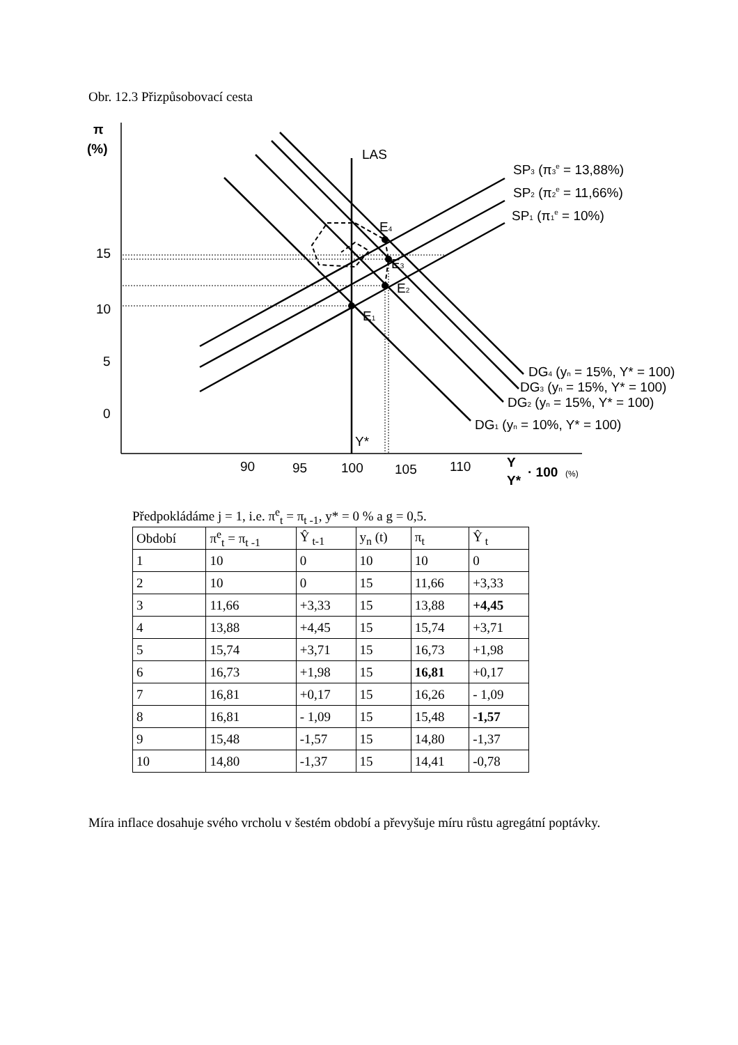Obr. 12.3 Přizpůsobovací cesta
π
(%)
15
10
5
0
90
95
100
105
110
Y
Y*
· 100
(%)
LAS
Y*
E1
E2
E3
E4
SP3 (π3e = 13,88%)
SP2 (π2e = 11,66%)
SP1 (π1e = 10%)
DG4 (yn = 15%, Y* = 100)
DG3 (yn = 15%, Y* = 100)
DG2 (yn = 15%, Y* = 100)
DG1 (yn = 10%, Y* = 100)
Předpokládáme j = 1, i.e. π<sup>e</sup><sub>t</sub> = π<sub>t -1</sub>, y* = 0 % a g = 0,5.
| Období | π<sup>e</sup><sub>t</sub> = π<sub>t -1</sub> | Ŷ<sub>t-1</sub> | y<sub>n</sub> (t) | π<sub>t</sub> | Ŷ<sub>t</sub> |
| 1 | 10 | 0 | 10 | 10 | 0 |
| 2 | 10 | 0 | 15 | 11,66 | +3,33 |
| 3 | 11,66 | +3,33 | 15 | 13,88 | +4,45 |
| 4 | 13,88 | +4,45 | 15 | 15,74 | +3,71 |
| 5 | 15,74 | +3,71 | 15 | 16,73 | +1,98 |
| 6 | 16,73 | +1,98 | 15 | 16,81 | +0,17 |
| 7 | 16,81 | +0,17 | 15 | 16,26 | - 1,09 |
| 8 | 16,81 | - 1,09 | 15 | 15,48 | -1,57 |
| 9 | 15,48 | -1,57 | 15 | 14,80 | -1,37 |
| 10 | 14,80 | -1,37 | 15 | 14,41 | -0,78 |
Míra inflace dosahuje svého vrcholu v šestém období a převyšuje míru růstu agregátní poptávky.